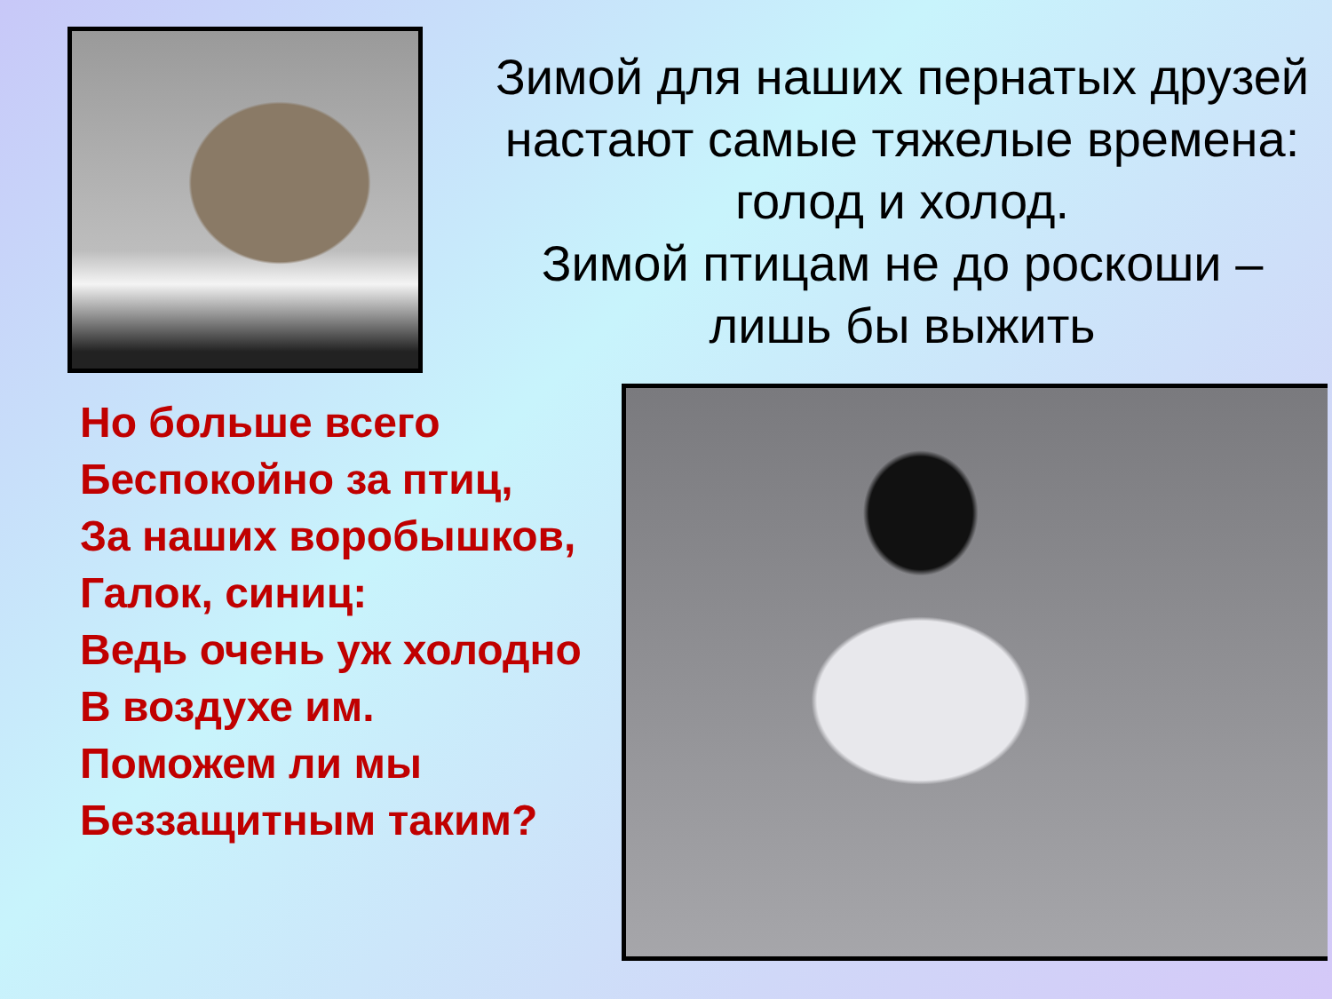Зимой для наших пернатых друзей настают самые тяжелые времена: голод и холод.
Зимой птицам не до роскоши – лишь бы выжить
Но больше всего
Беспокойно за птиц,
За наших воробышков,
Галок, синиц:
Ведь очень уж холодно
В воздухе им.
Поможем ли мы
Беззащитным таким?